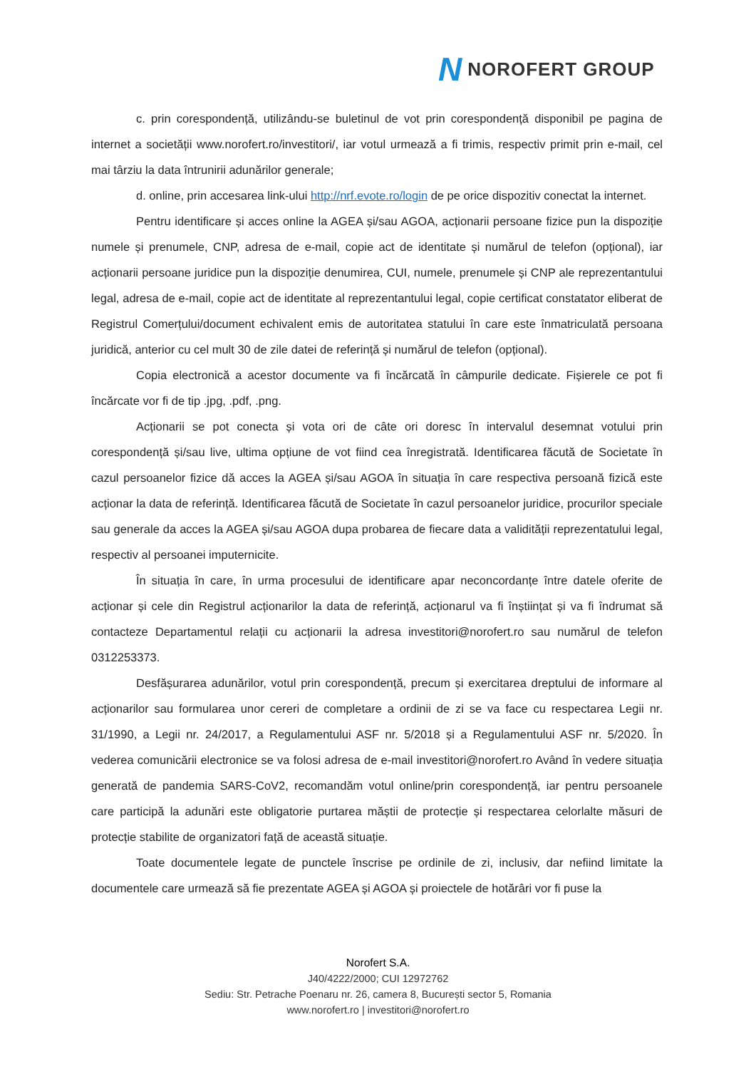N NOROFERT GROUP
c. prin corespondență, utilizându-se buletinul de vot prin corespondență disponibil pe pagina de internet a societății www.norofert.ro/investitori/, iar votul urmează a fi trimis, respectiv primit prin e-mail, cel mai târziu la data întrunirii adunărilor generale;
d. online, prin accesarea link-ului http://nrf.evote.ro/login de pe orice dispozitiv conectat la internet.
Pentru identificare și acces online la AGEA și/sau AGOA, acționarii persoane fizice pun la dispoziție numele și prenumele, CNP, adresa de e-mail, copie act de identitate și numărul de telefon (opțional), iar acționarii persoane juridice pun la dispoziție denumirea, CUI, numele, prenumele și CNP ale reprezentantului legal, adresa de e-mail, copie act de identitate al reprezentantului legal, copie certificat constatator eliberat de Registrul Comerțului/document echivalent emis de autoritatea statului în care este înmatriculată persoana juridică, anterior cu cel mult 30 de zile datei de referință și numărul de telefon (opțional).
Copia electronică a acestor documente va fi încărcată în câmpurile dedicate. Fișierele ce pot fi încărcate vor fi de tip .jpg, .pdf, .png.
Acționarii se pot conecta și vota ori de câte ori doresc în intervalul desemnat votului prin corespondență și/sau live, ultima opțiune de vot fiind cea înregistrată. Identificarea făcută de Societate în cazul persoanelor fizice dă acces la AGEA și/sau AGOA în situația în care respectiva persoană fizică este acționar la data de referință. Identificarea făcută de Societate în cazul persoanelor juridice, procurilor speciale sau generale da acces la AGEA și/sau AGOA dupa probarea de fiecare data a validității reprezentatului legal, respectiv al persoanei imputernicite.
În situația în care, în urma procesului de identificare apar neconcordanțe între datele oferite de acționar și cele din Registrul acționarilor la data de referință, acționarul va fi înștiințat și va fi îndrumat să contacteze Departamentul relații cu acționarii la adresa investitori@norofert.ro sau numărul de telefon 0312253373.
Desfășurarea adunărilor, votul prin corespondență, precum și exercitarea dreptului de informare al acționarilor sau formularea unor cereri de completare a ordinii de zi se va face cu respectarea Legii nr. 31/1990, a Legii nr. 24/2017, a Regulamentului ASF nr. 5/2018 și a Regulamentului ASF nr. 5/2020. În vederea comunicării electronice se va folosi adresa de e-mail investitori@norofert.ro Având în vedere situația generată de pandemia SARS-CoV2, recomandăm votul online/prin corespondență, iar pentru persoanele care participă la adunări este obligatorie purtarea măștii de protecție și respectarea celorlalte măsuri de protecție stabilite de organizatori față de această situație.
Toate documentele legate de punctele înscrise pe ordinile de zi, inclusiv, dar nefiind limitate la documentele care urmează să fie prezentate AGEA și AGOA și proiectele de hotărâri vor fi puse la
Norofert S.A.
J40/4222/2000; CUI 12972762
Sediu: Str. Petrache Poenaru nr. 26, camera 8, București sector 5, Romania
www.norofert.ro | investitori@norofert.ro